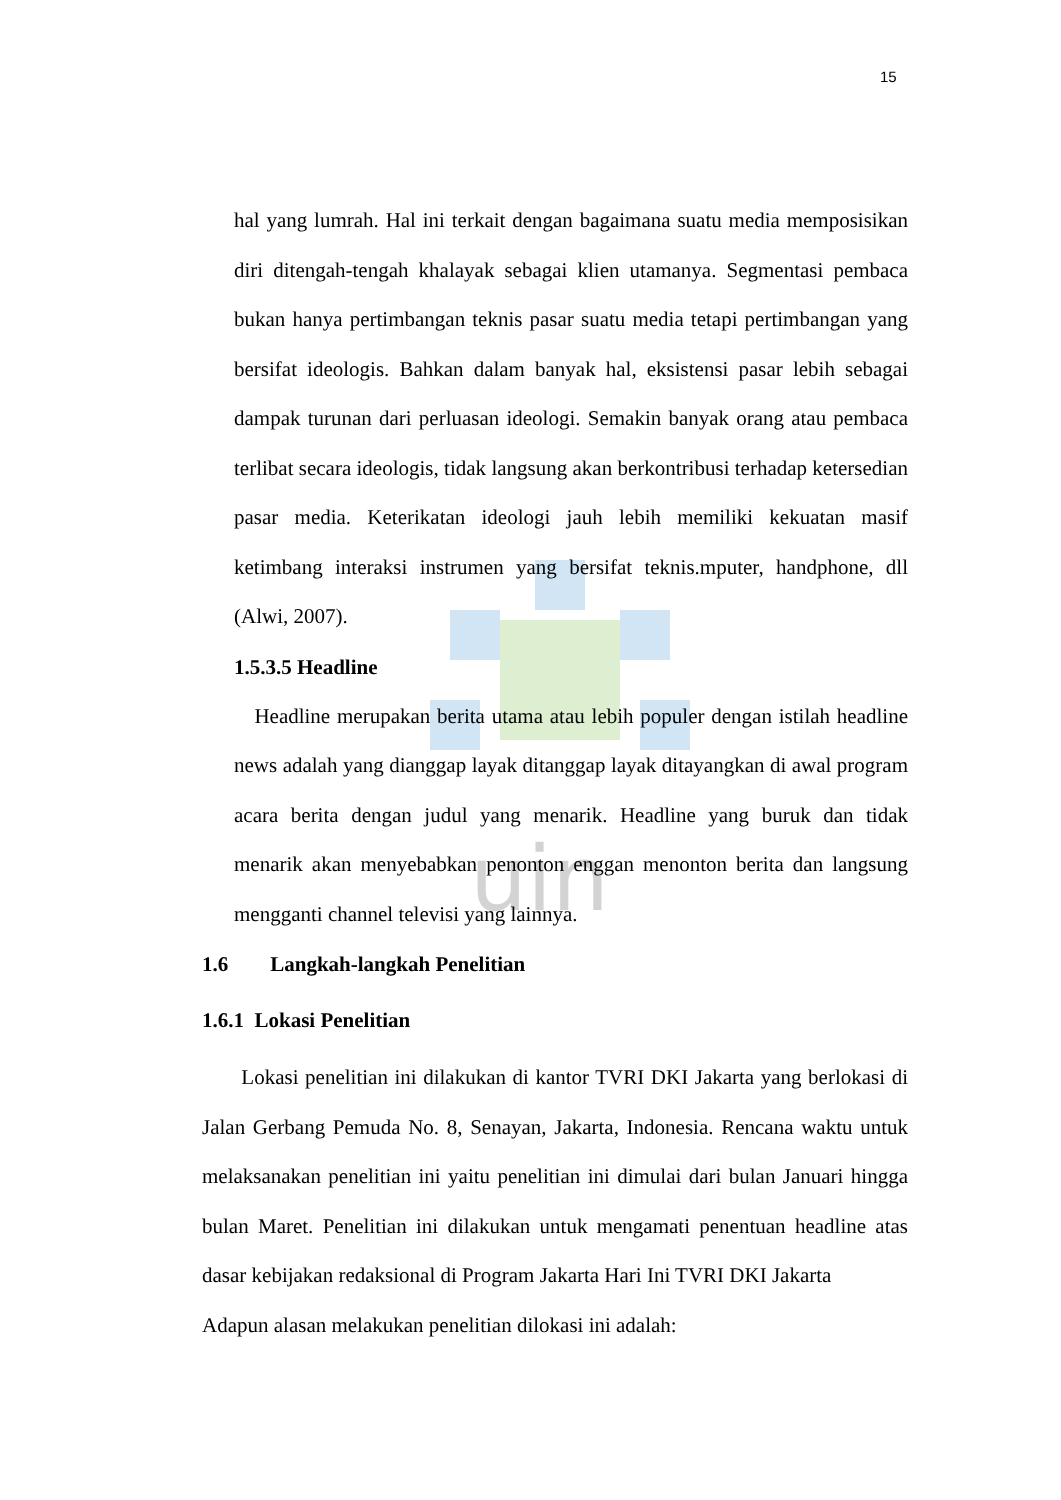uin
15
hal yang lumrah. Hal ini terkait dengan bagaimana suatu media memposisikan diri ditengah-tengah khalayak sebagai klien utamanya. Segmentasi pembaca bukan hanya pertimbangan teknis pasar suatu media tetapi pertimbangan yang bersifat ideologis. Bahkan dalam banyak hal, eksistensi pasar lebih sebagai dampak turunan dari perluasan ideologi. Semakin banyak orang atau pembaca terlibat secara ideologis, tidak langsung akan berkontribusi terhadap ketersedian pasar media. Keterikatan ideologi jauh lebih memiliki kekuatan masif ketimbang interaksi instrumen yang bersifat teknis.mputer, handphone, dll (Alwi, 2007).
1.5.3.5 Headline
Headline merupakan berita utama atau lebih populer dengan istilah headline news adalah yang dianggap layak ditanggap layak ditayangkan di awal program acara berita dengan judul yang menarik. Headline yang buruk dan tidak menarik akan menyebabkan penonton enggan menonton berita dan langsung mengganti channel televisi yang lainnya.
1.6 Langkah-langkah Penelitian
1.6.1 Lokasi Penelitian
Lokasi penelitian ini dilakukan di kantor TVRI DKI Jakarta yang berlokasi di Jalan Gerbang Pemuda No. 8, Senayan, Jakarta, Indonesia. Rencana waktu untuk melaksanakan penelitian ini yaitu penelitian ini dimulai dari bulan Januari hingga bulan Maret. Penelitian ini dilakukan untuk mengamati penentuan headline atas dasar kebijakan redaksional di Program Jakarta Hari Ini TVRI DKI Jakarta
Adapun alasan melakukan penelitian dilokasi ini adalah: